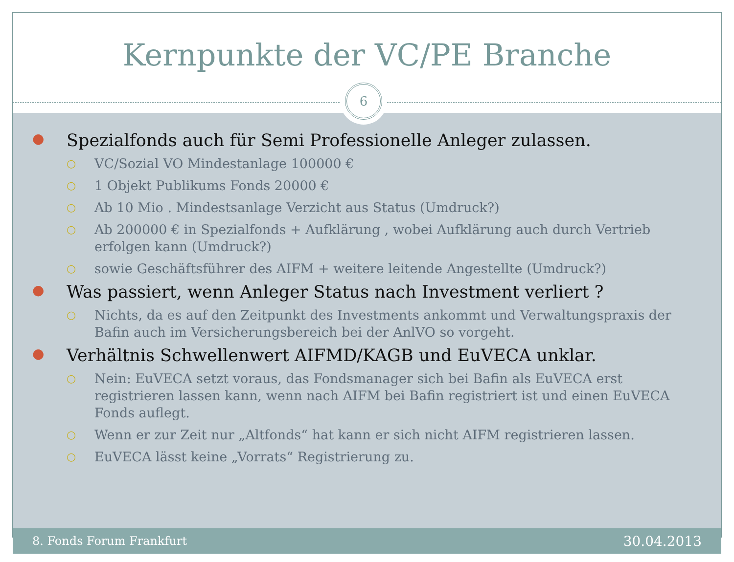Kernpunkte der VC/PE Branche
6
● Spezialfonds auch für Semi Professionelle Anleger zulassen.
○ VC/Sozial VO Mindestanlage 100000 €
○ 1 Objekt Publikums Fonds 20000 €
○ Ab 10 Mio . Mindestsanlage Verzicht aus Status (Umdruck?)
○ Ab 200000 € in Spezialfonds + Aufklärung , wobei Aufklärung auch durch Vertrieb erfolgen kann (Umdruck?)
○ sowie Geschäftsführer des AIFM + weitere leitende Angestellte (Umdruck?)
● Was passiert, wenn Anleger Status nach Investment verliert ?
○ Nichts, da es auf den Zeitpunkt des Investments ankommt und Verwaltungspraxis der Bafin auch im Versicherungsbereich bei der AnlVO so vorgeht.
● Verhältnis Schwellenwert AIFMD/KAGB und EuVECA unklar.
○ Nein: EuVECA setzt voraus, das Fondsmanager sich bei Bafin als EuVECA erst registrieren lassen kann, wenn nach AIFM bei Bafin registriert ist und einen EuVECA Fonds auflegt.
○ Wenn er zur Zeit nur „Altfonds“ hat kann er sich nicht AIFM registrieren lassen.
○ EuVECA lässt keine „Vorrats“ Registrierung zu.
8. Fonds Forum Frankfurt 30.04.2013